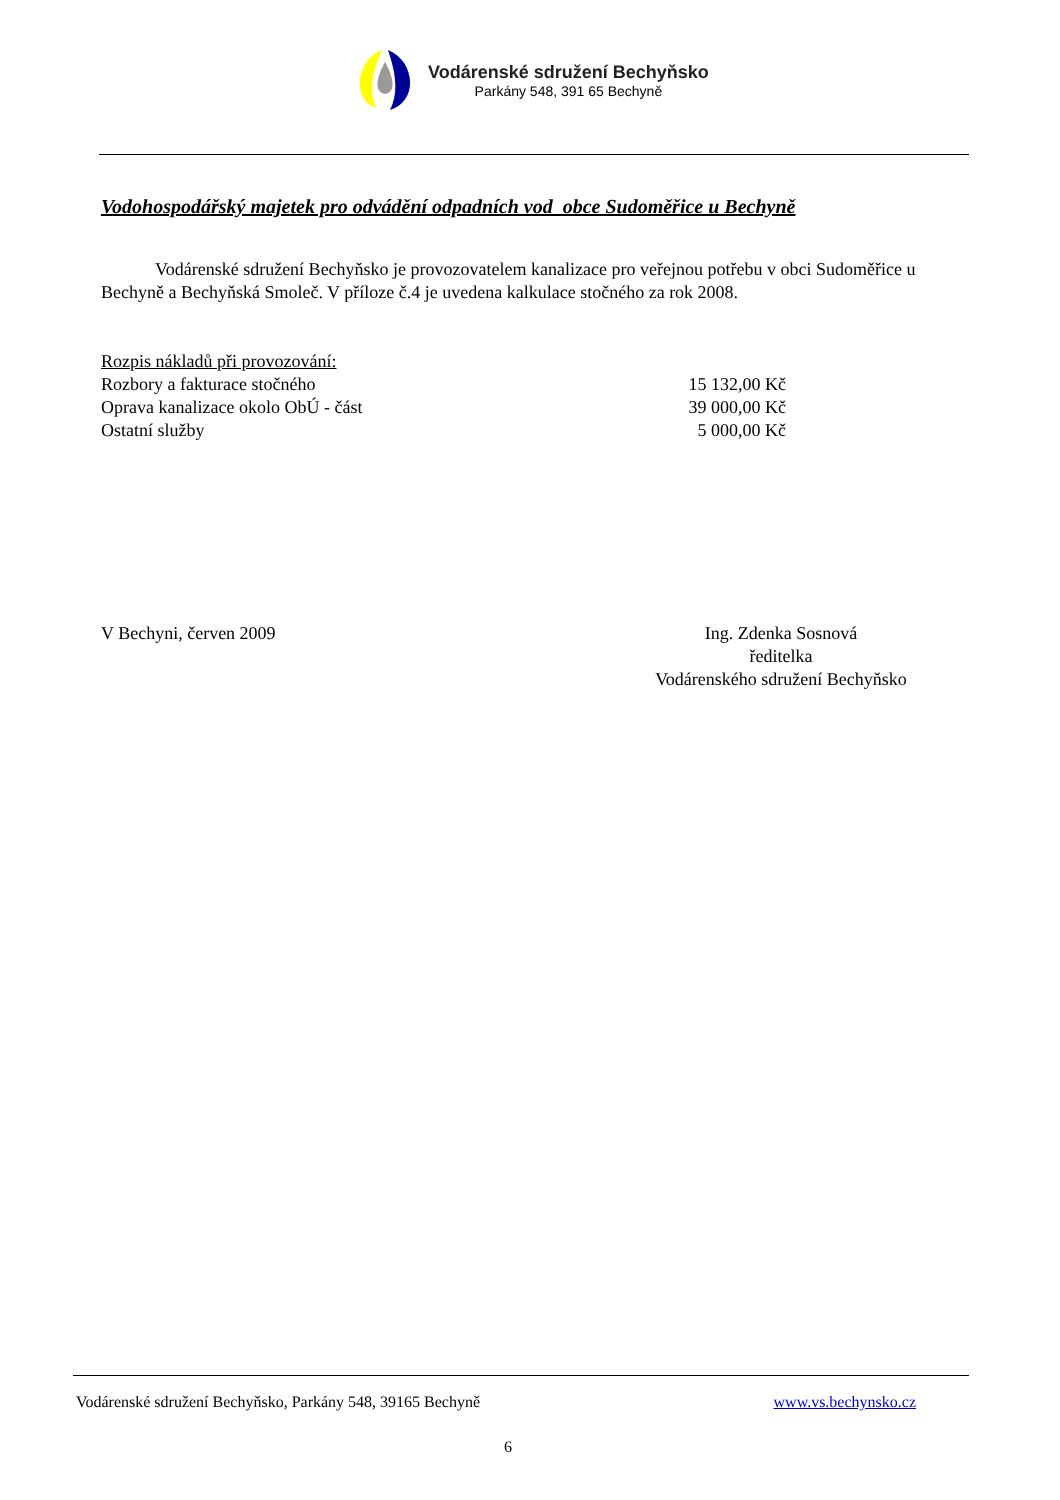Vodárenské sdružení Bechyňsko
Parkány 548, 391 65 Bechyně
Vodohospodářský majetek pro odvádění odpadních vod obce Sudoměřice u Bechyně
Vodárenské sdružení Bechyňsko je provozovatelem kanalizace pro veřejnou potřebu v obci Sudoměřice u Bechyně a Bechyňská Smoleč. V příloze č.4 je uvedena kalkulace stočného za rok 2008.
| Rozpis nákladů při provozování: | |
| Rozbory a fakturace stočného | 15 132,00 Kč |
| Oprava kanalizace okolo ObÚ - část | 39 000,00 Kč |
| Ostatní služby | 5 000,00 Kč |
V Bechyni, červen 2009 Ing. Zdenka Sosnová
ředitelka
Vodárenského sdružení Bechyňsko
Vodárenské sdružení Bechyňsko, Parkány 548, 39165 Bechyně www.vs.bechynsko.cz
6